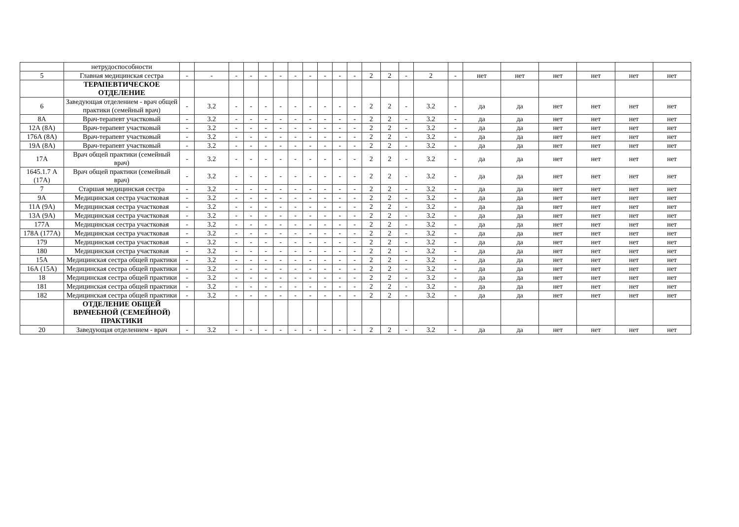| | нетрудоспособности | | | | | | | | | | | | | | | | | | | | | | |
| 5 | Главная медицинская сестра | - | - | - | - | - | - | - | - | - | - | - | 2 | 2 | - | 2 | - | нет | нет | нет | нет | нет | нет |
| | ТЕРАПЕВТИЧЕСКОЕ ОТДЕЛЕНИЕ | | | | | | | | | | | | | | | | | | | | | | |
| 6 | Заведующая отделением - врач общей практики (семейный врач) | - | 3.2 | - | - | - | - | - | - | - | - | - | 2 | 2 | - | 3.2 | - | да | да | нет | нет | нет | нет |
| 8А | Врач-терапевт участковый | - | 3.2 | - | - | - | - | - | - | - | - | - | 2 | 2 | - | 3.2 | - | да | да | нет | нет | нет | нет |
| 12А (8А) | Врач-терапевт участковый | - | 3.2 | - | - | - | - | - | - | - | - | - | 2 | 2 | - | 3.2 | - | да | да | нет | нет | нет | нет |
| 176А (8А) | Врач-терапевт участковый | - | 3.2 | - | - | - | - | - | - | - | - | - | 2 | 2 | - | 3.2 | - | да | да | нет | нет | нет | нет |
| 19А (8А) | Врач-терапевт участковый | - | 3.2 | - | - | - | - | - | - | - | - | - | 2 | 2 | - | 3.2 | - | да | да | нет | нет | нет | нет |
| 17А | Врач общей практики (семейный врач) | - | 3.2 | - | - | - | - | - | - | - | - | - | 2 | 2 | - | 3.2 | - | да | да | нет | нет | нет | нет |
| 1645.1.7 А (17А) | Врач общей практики (семейный врач) | - | 3.2 | - | - | - | - | - | - | - | - | - | 2 | 2 | - | 3.2 | - | да | да | нет | нет | нет | нет |
| 7 | Старшая медицинская сестра | - | 3.2 | - | - | - | - | - | - | - | - | - | 2 | 2 | - | 3.2 | - | да | да | нет | нет | нет | нет |
| 9А | Медицинская сестра участковая | - | 3.2 | - | - | - | - | - | - | - | - | - | 2 | 2 | - | 3.2 | - | да | да | нет | нет | нет | нет |
| 11А (9А) | Медицинская сестра участковая | - | 3.2 | - | - | - | - | - | - | - | - | - | 2 | 2 | - | 3.2 | - | да | да | нет | нет | нет | нет |
| 13А (9А) | Медицинская сестра участковая | - | 3.2 | - | - | - | - | - | - | - | - | - | 2 | 2 | - | 3.2 | - | да | да | нет | нет | нет | нет |
| 177А | Медицинская сестра участковая | - | 3.2 | - | - | - | - | - | - | - | - | - | 2 | 2 | - | 3.2 | - | да | да | нет | нет | нет | нет |
| 178А (177А) | Медицинская сестра участковая | - | 3.2 | - | - | - | - | - | - | - | - | - | 2 | 2 | - | 3.2 | - | да | да | нет | нет | нет | нет |
| 179 | Медицинская сестра участковая | - | 3.2 | - | - | - | - | - | - | - | - | - | 2 | 2 | - | 3.2 | - | да | да | нет | нет | нет | нет |
| 180 | Медицинская сестра участковая | - | 3.2 | - | - | - | - | - | - | - | - | - | 2 | 2 | - | 3.2 | - | да | да | нет | нет | нет | нет |
| 15А | Медицинская сестра общей практики | - | 3.2 | - | - | - | - | - | - | - | - | - | 2 | 2 | - | 3.2 | - | да | да | нет | нет | нет | нет |
| 16А (15А) | Медицинская сестра общей практики | - | 3.2 | - | - | - | - | - | - | - | - | - | 2 | 2 | - | 3.2 | - | да | да | нет | нет | нет | нет |
| 18 | Медицинская сестра общей практики | - | 3.2 | - | - | - | - | - | - | - | - | - | 2 | 2 | - | 3.2 | - | да | да | нет | нет | нет | нет |
| 181 | Медицинская сестра общей практики | - | 3.2 | - | - | - | - | - | - | - | - | - | 2 | 2 | - | 3.2 | - | да | да | нет | нет | нет | нет |
| 182 | Медицинская сестра общей практики | - | 3.2 | - | - | - | - | - | - | - | - | - | 2 | 2 | - | 3.2 | - | да | да | нет | нет | нет | нет |
| | ОТДЕЛЕНИЕ ОБЩЕЙ ВРАЧЕБНОЙ (СЕМЕЙНОЙ) ПРАКТИКИ | | | | | | | | | | | | | | | | | | | | | | |
| 20 | Заведующая отделением - врач | - | 3.2 | - | - | - | - | - | - | - | - | - | 2 | 2 | - | 3.2 | - | да | да | нет | нет | нет | нет |